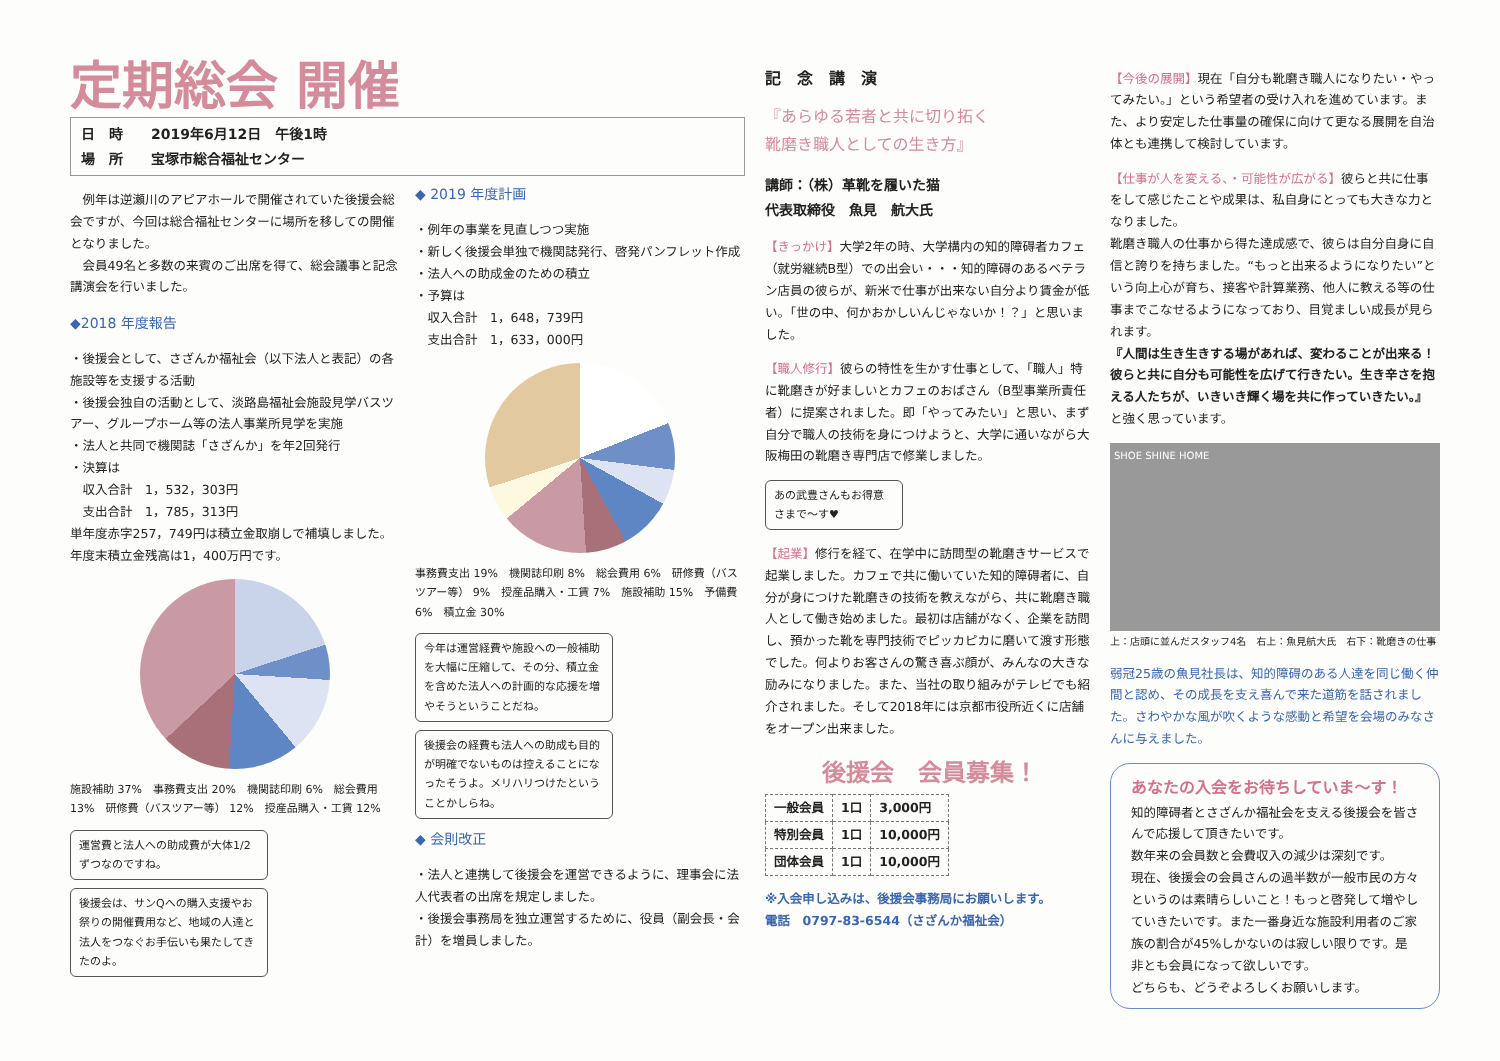定期総会 開催
日　時　　2019年6月12日　午後1時
場　所　　宝塚市総合福祉センター
　例年は逆瀬川のアピアホールで開催されていた後援会総会ですが、今回は総合福祉センターに場所を移しての開催となりました。
　会員49名と多数の来賓のご出席を得て、総会議事と記念講演会を行いました。
◆2018 年度報告
・後援会として、さざんか福祉会（以下法人と表記）の各施設等を支援する活動
・後援会独自の活動として、淡路島福祉会施設見学バスツアー、グループホーム等の法人事業所見学を実施
・法人と共同で機関誌「さざんか」を年2回発行
・決算は
　収入合計　1，532，303円
　支出合計　1，785，313円
単年度赤字257，749円は積立金取崩しで補填しました。
年度末積立金残高は1，400万円です。
施設補助 37%　事務費支出 20%　機関誌印刷 6%　総会費用 13%　研修費（バスツアー等） 12%　授産品購入・工賃 12%
運営費と法人への助成費が大体1/2ずつなのですね。
後援会は、サンQへの購入支援やお祭りの開催費用など、地域の人達と法人をつなぐお手伝いも果たしてきたのよ。
◆ 2019 年度計画
・例年の事業を見直しつつ実施
・新しく後援会単独で機関誌発行、啓発パンフレット作成
・法人への助成金のための積立
・予算は
　収入合計　1，648，739円
　支出合計　1，633，000円
事務費支出 19%　機関誌印刷 8%　総会費用 6%　研修費（バスツアー等） 9%　授産品購入・工賃 7%　施設補助 15%　予備費 6%　積立金 30%
今年は運営経費や施設への一般補助を大幅に圧縮して、その分、積立金を含めた法人への計画的な応援を増やそうということだね。
後援会の経費も法人への助成も目的が明確でないものは控えることになったそうよ。メリハリつけたということかしらね。
◆ 会則改正
・法人と連携して後援会を運営できるように、理事会に法人代表者の出席を規定しました。
・後援会事務局を独立運営するために、役員（副会長・会計）を増員しました。
記　念　講　演
『あらゆる若者と共に切り拓く
靴磨き職人としての生き方』
講師：（株）革靴を履いた猫
代表取締役　魚見　航大氏
【きっかけ】大学2年の時、大学構内の知的障碍者カフェ（就労継続B型）での出会い・・・知的障碍のあるベテラン店員の彼らが、新米で仕事が出来ない自分より賃金が低い。「世の中、何かおかしいんじゃないか！？」と思いました。
【職人修行】彼らの特性を生かす仕事として、「職人」特に靴磨きが好ましいとカフェのおばさん（B型事業所責任者）に提案されました。即「やってみたい」と思い、まず自分で職人の技術を身につけようと、大学に通いながら大阪梅田の靴磨き専門店で修業しました。
あの武豊さんもお得意さまで〜す♥
【起業】修行を経て、在学中に訪問型の靴磨きサービスで起業しました。カフェで共に働いていた知的障碍者に、自分が身につけた靴磨きの技術を教えながら、共に靴磨き職人として働き始めました。最初は店舗がなく、企業を訪問し、預かった靴を専門技術でピッカピカに磨いて渡す形態でした。何よりお客さんの驚き喜ぶ顔が、みんなの大きな励みになりました。また、当社の取り組みがテレビでも紹介されました。そして2018年には京都市役所近くに店舗をオープン出来ました。
後援会　会員募集！
| 一般会員 | 1口 | 3,000円 |
| 特別会員 | 1口 | 10,000円 |
| 団体会員 | 1口 | 10,000円 |
※入会申し込みは、後援会事務局にお願いします。
電話　0797-83-6544（さざんか福祉会）
【今後の展開】現在「自分も靴磨き職人になりたい・やってみたい。」という希望者の受け入れを進めています。また、より安定した仕事量の確保に向けて更なる展開を自治体とも連携して検討しています。
【仕事が人を変える、・可能性が広がる】彼らと共に仕事をして感じたことや成果は、私自身にとっても大きな力となりました。
靴磨き職人の仕事から得た達成感で、彼らは自分自身に自信と誇りを持ちました。“もっと出来るようになりたい”という向上心が育ち、接客や計算業務、他人に教える等の仕事までこなせるようになっており、目覚ましい成長が見られます。
『人間は生き生きする場があれば、変わることが出来る！彼らと共に自分も可能性を広げて行きたい。生き辛さを抱える人たちが、いきいき輝く場を共に作っていきたい。』と強く思っています。
SHOE SHINE HOME
上：店頭に並んだスタッフ4名　右上：魚見航大氏　右下：靴磨きの仕事
弱冠25歳の魚見社長は、知的障碍のある人達を同じ働く仲間と認め、その成長を支え喜んで来た道筋を話されました。さわやかな風が吹くような感動と希望を会場のみなさんに与えました。
あなたの入会をお待ちしていま〜す！
知的障碍者とさざんか福祉会を支える後援会を皆さんで応援して頂きたいです。
数年来の会員数と会費収入の減少は深刻です。
現在、後援会の会員さんの過半数が一般市民の方々というのは素晴らしいこと！もっと啓発して増やしていきたいです。また一番身近な施設利用者のご家族の割合が45%しかないのは寂しい限りです。是非とも会員になって欲しいです。
どちらも、どうぞよろしくお願いします。